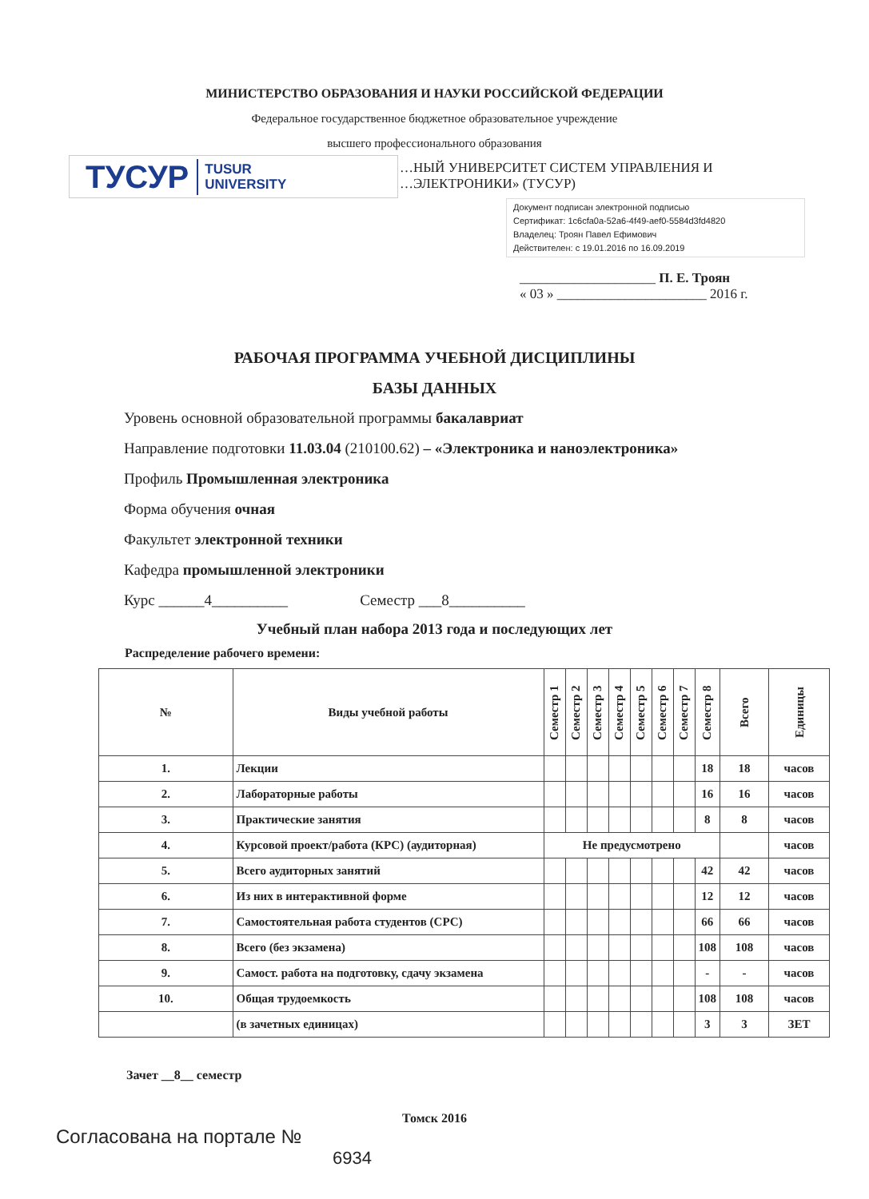МИНИСТЕРСТВО ОБРАЗОВАНИЯ И НАУКИ РОССИЙСКОЙ ФЕДЕРАЦИИ
Федеральное государственное бюджетное образовательное учреждение
высшего профессионального образования
ТУСУР TUSUR
UNIVERSITY
…НЫЙ УНИВЕРСИТЕТ СИСТЕМ УПРАВЛЕНИЯ И
…ЭЛЕКТРОНИКИ» (ТУСУР)
Документ подписан электронной подписью
Сертификат: 1c6cfa0a-52a6-4f49-aef0-5584d3fd4820
Владелец: Троян Павел Ефимович
Действителен: с 19.01.2016 по 16.09.2019
____________________ П. Е. Троян
« 03 » ______________________ 2016 г.
РАБОЧАЯ ПРОГРАММА УЧЕБНОЙ ДИСЦИПЛИНЫ
БАЗЫ ДАННЫХ
Уровень основной образовательной программы бакалавриат
Направление подготовки 11.03.04 (210100.62) – «Электроника и наноэлектроника»
Профиль Промышленная электроника
Форма обучения очная
Факультет электронной техники
Кафедра промышленной электроники
Курс ______4__________ Семестр ___8__________
Учебный план набора 2013 года и последующих лет
Распределение рабочего времени:
| № | Виды учебной работы | Семестр 1 | Семестр 2 | Семестр 3 | Семестр 4 | Семестр 5 | Семестр 6 | Семестр 7 | Семестр 8 | Всего | Единицы |
| --- | --- | --- | --- | --- | --- | --- | --- | --- | --- | --- | --- |
| 1. | Лекции | | | | | | | | 18 | 18 | часов |
| 2. | Лабораторные работы | | | | | | | | 16 | 16 | часов |
| 3. | Практические занятия | | | | | | | | 8 | 8 | часов |
| 4. | Курсовой проект/работа (КРС) (аудиторная) | Не предусмотрено | | | | | | | | | часов |
| 5. | Всего аудиторных занятий | | | | | | | | 42 | 42 | часов |
| 6. | Из них в интерактивной форме | | | | | | | | 12 | 12 | часов |
| 7. | Самостоятельная работа студентов (СРС) | | | | | | | | 66 | 66 | часов |
| 8. | Всего (без экзамена) | | | | | | | | 108 | 108 | часов |
| 9. | Самост. работа на подготовку, сдачу экзамена | | | | | | | | - | - | часов |
| 10. | Общая трудоемкость | | | | | | | | 108 | 108 | часов |
| | (в зачетных единицах) | | | | | | | | 3 | 3 | ЗЕТ |
Зачет __8__ семестр
Томск 2016
Согласована на портале №
6934